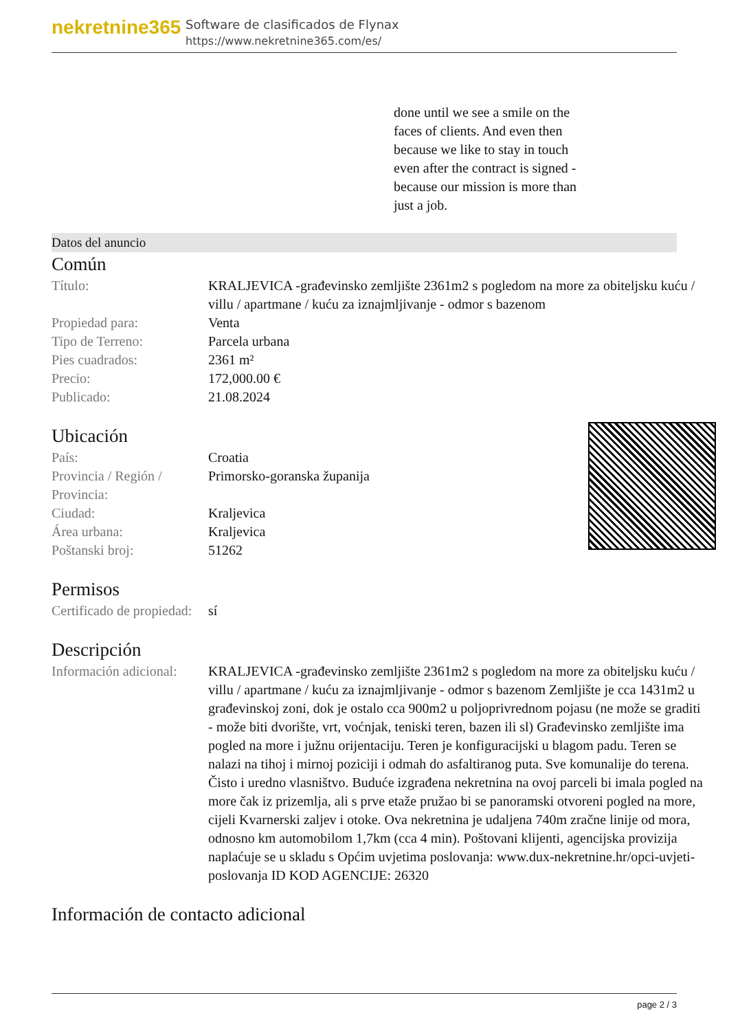nekretnine365
Software de clasificados de Flynax
https://www.nekretnine365.com/es/
done until we see a smile on the faces of clients. And even then because we like to stay in touch even after the contract is signed - because our mission is more than just a job.
Datos del anuncio
Común
| Título: | KRALJEVICA -građevinsko zemljište 2361m2 s pogledom na more za obiteljsku kuću / villu / apartmane / kuću za iznajmljivanje - odmor s bazenom |
| Propiedad para: | Venta |
| Tipo de Terreno: | Parcela urbana |
| Pies cuadrados: | 2361 m² |
| Precio: | 172,000.00 € |
| Publicado: | 21.08.2024 |
Ubicación
| País: | Croatia |
| Provincia / Región / Provincia: | Primorsko-goranska županija |
| Ciudad: | Kraljevica |
| Área urbana: | Kraljevica |
| Poštanski broj: | 51262 |
Permisos
| Certificado de propiedad: | sí |
Descripción
| Información adicional: | KRALJEVICA -građevinsko zemljište 2361m2 s pogledom na more za obiteljsku kuću / villu / apartmane / kuću za iznajmljivanje - odmor s bazenom Zemljište je cca 1431m2 u građevinskoj zoni, dok je ostalo cca 900m2 u poljoprivrednom pojasu (ne može se graditi - može biti dvorište, vrt, voćnjak, teniski teren, bazen ili sl) Građevinsko zemljište ima pogled na more i južnu orijentaciju. Teren je konfiguracijski u blagom padu. Teren se nalazi na tihoj i mirnoj poziciji i odmah do asfaltiranog puta. Sve komunalije do terena. Čisto i uredno vlasništvo. Buduće izgrađena nekretnina na ovoj parceli bi imala pogled na more čak iz prizemlja, ali s prve etaže pružao bi se panoramski otvoreni pogled na more, cijeli Kvarnerski zaljev i otoke. Ova nekretnina je udaljena 740m zračne linije od mora, odnosno km automobilom 1,7km (cca 4 min). Poštovani klijenti, agencijska provizija naplaćuje se u skladu s Općim uvjetima poslovanja: www.dux-nekretnine.hr/opci-uvjeti-poslovanja ID KOD AGENCIJE: 26320 |
Información de contacto adicional
page 2 / 3